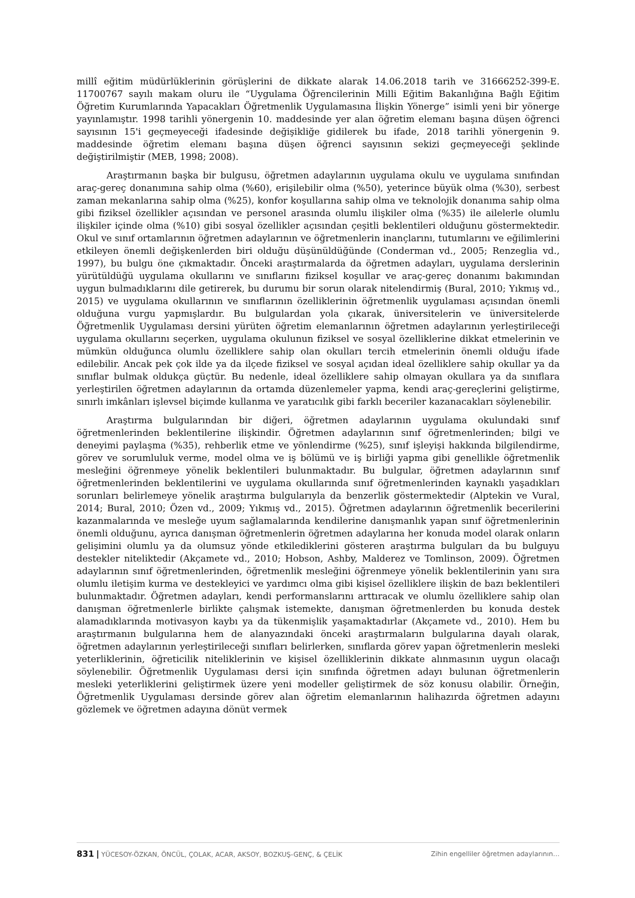millî eğitim müdürlüklerinin görüşlerini de dikkate alarak 14.06.2018 tarih ve 31666252-399-E. 11700767 sayılı makam oluru ile “Uygulama Öğrencilerinin Milli Eğitim Bakanlığına Bağlı Eğitim Öğretim Kurumlarında Yapacakları Öğretmenlik Uygulamasına İlişkin Yönerge” isimli yeni bir yönerge yayınlamıştır. 1998 tarihli yönergenin 10. maddesinde yer alan öğretim elemanı başına düşen öğrenci sayısının 15'i geçmeyeceği ifadesinde değişikliğe gidilerek bu ifade, 2018 tarihli yönergenin 9. maddesinde öğretim elemanı başına düşen öğrenci sayısının sekizi geçmeyeceği şeklinde değiştirilmiştir (MEB, 1998; 2008).
Araştırmanın başka bir bulgusu, öğretmen adaylarının uygulama okulu ve uygulama sınıfından araç-gereç donanımına sahip olma (%60), erişilebilir olma (%50), yeterince büyük olma (%30), serbest zaman mekanlarına sahip olma (%25), konfor koşullarına sahip olma ve teknolojik donanıma sahip olma gibi fiziksel özellikler açısından ve personel arasında olumlu ilişkiler olma (%35) ile ailelerle olumlu ilişkiler içinde olma (%10) gibi sosyal özellikler açısından çeşitli beklentileri olduğunu göstermektedir. Okul ve sınıf ortamlarının öğretmen adaylarının ve öğretmenlerin inançlarını, tutumlarını ve eğilimlerini etkileyen önemli değişkenlerden biri olduğu düşünüldüğünde (Conderman vd., 2005; Renzeglia vd., 1997), bu bulgu öne çıkmaktadır. Önceki araştırmalarda da öğretmen adayları, uygulama derslerinin yürütüldüğü uygulama okullarını ve sınıflarını fiziksel koşullar ve araç-gereç donanımı bakımından uygun bulmadıklarını dile getirerek, bu durumu bir sorun olarak nitelendirmiş (Bural, 2010; Yıkmış vd., 2015) ve uygulama okullarının ve sınıflarının özelliklerinin öğretmenlik uygulaması açısından önemli olduğuna vurgu yapmışlardır. Bu bulgulardan yola çıkarak, üniversitelerin ve üniversitelerde Öğretmenlik Uygulaması dersini yürüten öğretim elemanlarının öğretmen adaylarının yerleştirileceği uygulama okullarını seçerken, uygulama okulunun fiziksel ve sosyal özelliklerine dikkat etmelerinin ve mümkün olduğunca olumlu özelliklere sahip olan okulları tercih etmelerinin önemli olduğu ifade edilebilir. Ancak pek çok ilde ya da ilçede fiziksel ve sosyal açıdan ideal özelliklere sahip okullar ya da sınıflar bulmak oldukça güçtür. Bu nedenle, ideal özelliklere sahip olmayan okullara ya da sınıflara yerleştirilen öğretmen adaylarının da ortamda düzenlemeler yapma, kendi araç-gereçlerini geliştirme, sınırlı imkânları işlevsel biçimde kullanma ve yaratıcılık gibi farklı beceriler kazanacakları söylenebilir.
Araştırma bulgularından bir diğeri, öğretmen adaylarının uygulama okulundaki sınıf öğretmenlerinden beklentilerine ilişkindir. Öğretmen adaylarının sınıf öğretmenlerinden; bilgi ve deneyimi paylaşma (%35), rehberlik etme ve yönlendirme (%25), sınıf işleyişi hakkında bilgilendirme, görev ve sorumluluk verme, model olma ve iş bölümü ve iş birliği yapma gibi genellikle öğretmenlik mesleğini öğrenmeye yönelik beklentileri bulunmaktadır. Bu bulgular, öğretmen adaylarının sınıf öğretmenlerinden beklentilerini ve uygulama okullarında sınıf öğretmenlerinden kaynaklı yaşadıkları sorunları belirlemeye yönelik araştırma bulgularıyla da benzerlik göstermektedir (Alptekin ve Vural, 2014; Bural, 2010; Özen vd., 2009; Yıkmış vd., 2015). Öğretmen adaylarının öğretmenlik becerilerini kazanmalarında ve mesleğe uyum sağlamalarında kendilerine danışmanlık yapan sınıf öğretmenlerinin önemli olduğunu, ayrıca danışman öğretmenlerin öğretmen adaylarına her konuda model olarak onların gelişimini olumlu ya da olumsuz yönde etkilediklerini gösteren araştırma bulguları da bu bulguyu destekler niteliktedir (Akçamete vd., 2010; Hobson, Ashby, Malderez ve Tomlinson, 2009). Öğretmen adaylarının sınıf öğretmenlerinden, öğretmenlik mesleğini öğrenmeye yönelik beklentilerinin yanı sıra olumlu iletişim kurma ve destekleyici ve yardımcı olma gibi kişisel özelliklere ilişkin de bazı beklentileri bulunmaktadır. Öğretmen adayları, kendi performanslarını arttıracak ve olumlu özelliklere sahip olan danışman öğretmenlerle birlikte çalışmak istemekte, danışman öğretmenlerden bu konuda destek alamadıklarında motivasyon kaybı ya da tükenmişlik yaşamaktadırlar (Akçamete vd., 2010). Hem bu araştırmanın bulgularına hem de alanyazındaki önceki araştırmaların bulgularına dayalı olarak, öğretmen adaylarının yerleştirileceği sınıfları belirlerken, sınıflarda görev yapan öğretmenlerin mesleki yeterliklerinin, öğreticilik niteliklerinin ve kişisel özelliklerinin dikkate alınmasının uygun olacağı söylenebilir. Öğretmenlik Uygulaması dersi için sınıfında öğretmen adayı bulunan öğretmenlerin mesleki yeterliklerini geliştirmek üzere yeni modeller geliştirmek de söz konusu olabilir. Örneğin, Öğretmenlik Uygulaması dersinde görev alan öğretim elemanlarının halihazırda öğretmen adayını gözlemek ve öğretmen adayına dönüt vermek
831 | YÜCESOY-ÖZKAN, ÖNCÜL, ÇOLAK, ACAR, AKSOY, BOZKUŞ-GENÇ, & ÇELİK Zihin engelliler öğretmen adaylarının…